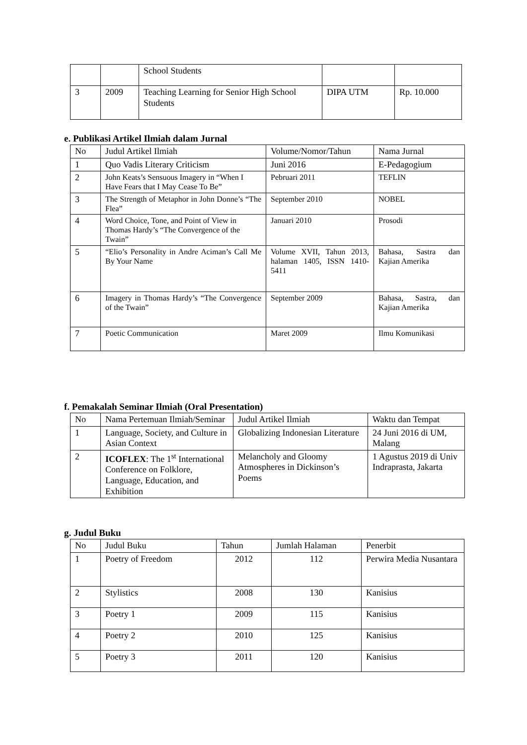| | | School Students | | |
| 3 | 2009 | Teaching Learning for Senior High School Students | DIPA UTM | Rp. 10.000 |
e. Publikasi Artikel Ilmiah dalam Jurnal
| No | Judul Artikel Ilmiah | Volume/Nomor/Tahun | Nama Jurnal |
| 1 | Quo Vadis Literary Criticism | Juni 2016 | E-Pedagogium |
| 2 | John Keats’s Sensuous Imagery in “When I Have Fears that I May Cease To Be” | Pebruari 2011 | TEFLIN |
| 3 | The Strength of Metaphor in John Donne’s “The Flea” | September 2010 | NOBEL |
| 4 | Word Choice, Tone, and Point of View in Thomas Hardy’s “The Convergence of the Twain” | Januari 2010 | Prosodi |
| 5 | “Elio’s Personality in Andre Aciman’s Call Me By Your Name | Volume XVII, Tahun 2013, halaman 1405, ISSN 1410-5411 | Bahasa, Sastra dan Kajian Amerika |
| 6 | Imagery in Thomas Hardy’s “The Convergence of the Twain” | September 2009 | Bahasa, Sastra, dan Kajian Amerika |
| 7 | Poetic Communication | Maret 2009 | Ilmu Komunikasi |
f. Pemakalah Seminar Ilmiah (Oral Presentation)
| No | Nama Pertemuan Ilmiah/Seminar | Judul Artikel Ilmiah | Waktu dan Tempat |
| 1 | Language, Society, and Culture in Asian Context | Globalizing Indonesian Literature | 24 Juni 2016 di UM, Malang |
| 2 | ICOFLEX : The 1<sup>st</sup> International Conference on Folklore, Language, Education, and Exhibition | Melancholy and Gloomy Atmospheres in Dickinson’s Poems | 1 Agustus 2019 di Univ Indraprasta, Jakarta |
g. Judul Buku
| No | Judul Buku | Tahun | Jumlah Halaman | Penerbit |
| 1 | Poetry of Freedom | 2012 | 112 | Perwira Media Nusantara |
| 2 | Stylistics | 2008 | 130 | Kanisius |
| 3 | Poetry 1 | 2009 | 115 | Kanisius |
| 4 | Poetry 2 | 2010 | 125 | Kanisius |
| 5 | Poetry 3 | 2011 | 120 | Kanisius |